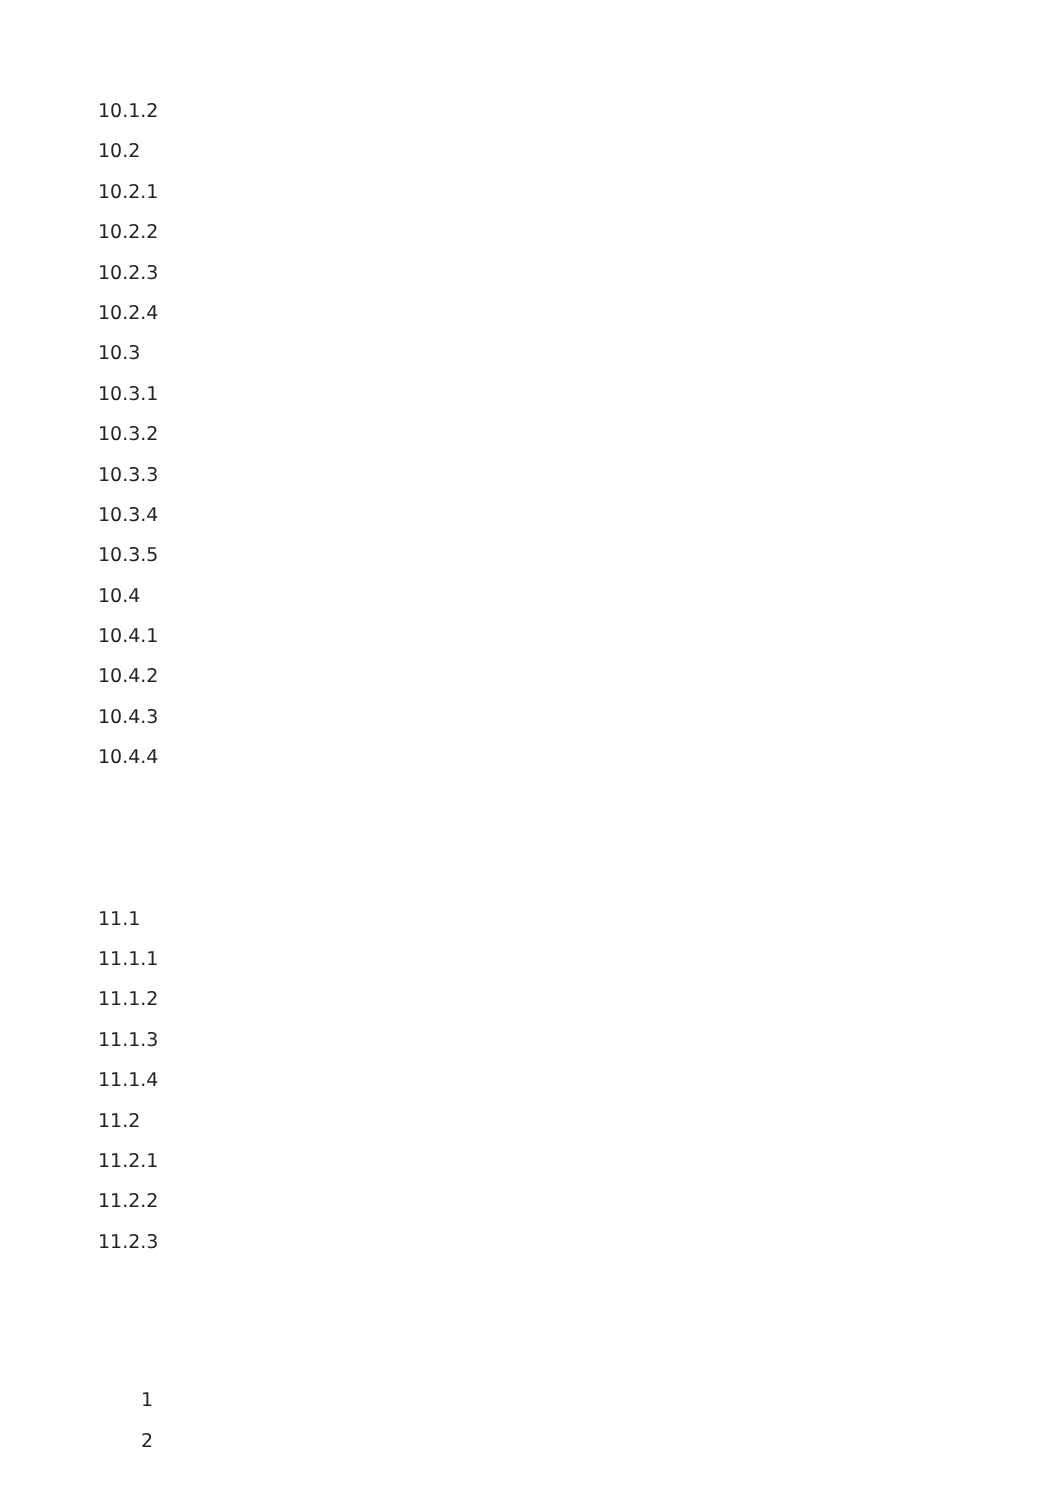10.1.2
10.2
10.2.1
10.2.2
10.2.3
10.2.4
10.3
10.3.1
10.3.2
10.3.3
10.3.4
10.3.5
10.4
10.4.1
10.4.2
10.4.3
10.4.4
11.1
11.1.1
11.1.2
11.1.3
11.1.4
11.2
11.2.1
11.2.2
11.2.3
1
2